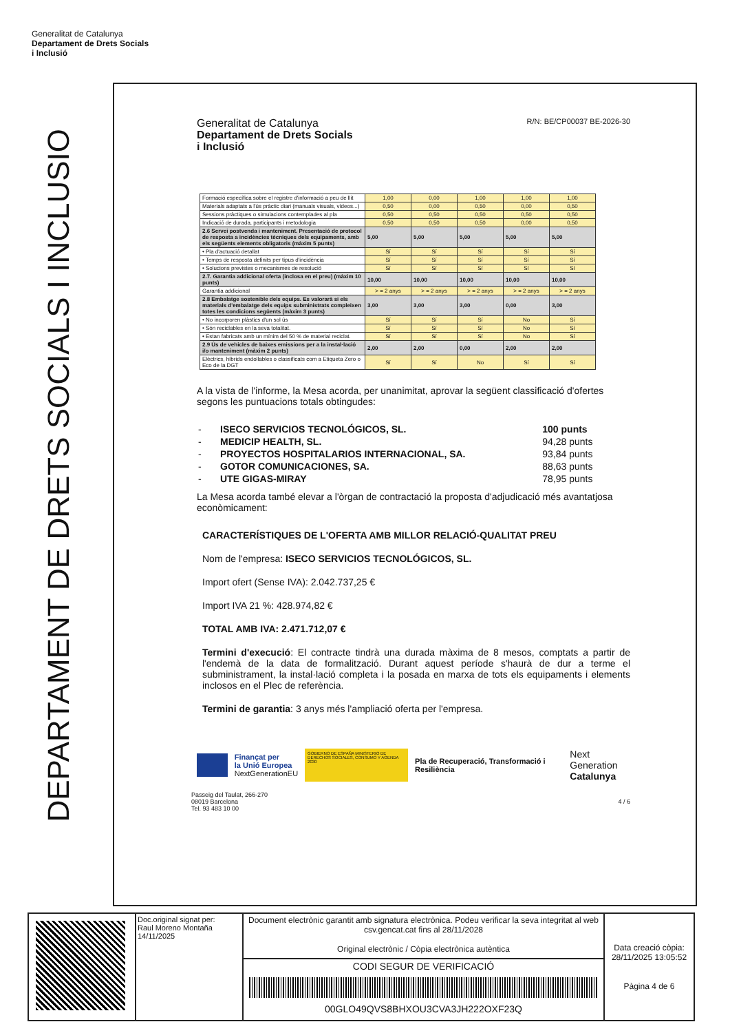Generalitat de Catalunya
Departament de Drets Socials
i Inclusió
DEPARTAMENT DE DRETS SOCIALS I INCLUSIO
Generalitat de Catalunya
Departament de Drets Socials
i Inclusió
R/N: BE/CP00037 BE-2026-30
| Formació específica sobre el registre d'informació a peu de llit | 1,00 | 0,00 | 1,00 | 1,00 | 1,00 |
| Materials adaptats a l'ús pràctic diari (manuals visuals, vídeos...) | 0,50 | 0,00 | 0,50 | 0,00 | 0,50 |
| Sessions pràctiques o simulacions contemplades al pla | 0,50 | 0,50 | 0,50 | 0,50 | 0,50 |
| Indicació de durada, participants i metodologia | 0,50 | 0,50 | 0,50 | 0,00 | 0,50 |
| 2.6 Servei postvenda i manteniment. Presentació de protocol de resposta a incidències tècniques dels equipaments, amb els següents elements obligatoris (màxim 5 punts) | 5,00 | 5,00 | 5,00 | 5,00 | 5,00 |
| • Pla d'actuació detallat | Sí | Sí | Sí | Sí | Sí |
| • Temps de resposta definits per tipus d'incidència | Sí | Sí | Sí | Sí | Sí |
| • Solucions previstes o mecanismes de resolució | Sí | Sí | Sí | Sí | Sí |
| 2.7. Garantia addicional oferta (inclosa en el preu) (màxim 10 punts) | 10,00 | 10,00 | 10,00 | 10,00 | 10,00 |
| Garantia addicional | > = 2 anys | > = 2 anys | > = 2 anys | > = 2 anys | > = 2 anys |
| 2.8 Embalatge sostenible dels equips. Es valorarà si els materials d'embalatge dels equips subministrats compleixen totes les condicions següents (màxim 3 punts) | 3,00 | 3,00 | 3,00 | 0,00 | 3,00 |
| • No incorporen plàstics d'un sol ús | Sí | Sí | Sí | No | Sí |
| • Són reciclables en la seva totalitat. | Sí | Sí | Sí | No | Sí |
| • Estan fabricats amb un mínim del 50 % de material reciclat. | Sí | Sí | Sí | No | Sí |
| 2.9 Ús de vehicles de baixes emissions per a la instal·lació i/o manteniment (màxim 2 punts) | 2,00 | 2,00 | 0,00 | 2,00 | 2,00 |
| Elèctrics, híbrids endollables o classificats com a Etiqueta Zero o Eco de la DGT | Sí | Sí | No | Sí | Sí |
A la vista de l'informe, la Mesa acorda, per unanimitat, aprovar la següent classificació d'ofertes segons les puntuacions totals obtingudes:
| - | ISECO SERVICIOS TECNOLÓGICOS, SL. | 100 punts |
| - | MEDICIP HEALTH, SL. | 94,28 punts |
| - | PROYECTOS HOSPITALARIOS INTERNACIONAL, SA. | 93,84 punts |
| - | GOTOR COMUNICACIONES, SA. | 88,63 punts |
| - | UTE GIGAS-MIRAY | 78,95 punts |
La Mesa acorda també elevar a l'òrgan de contractació la proposta d'adjudicació més avantatjosa econòmicament:
CARACTERÍSTIQUES DE L'OFERTA AMB MILLOR RELACIÓ-QUALITAT PREU
Nom de l'empresa: ISECO SERVICIOS TECNOLÓGICOS, SL.
Import ofert (Sense IVA): 2.042.737,25 €
Import IVA 21 %: 428.974,82 €
TOTAL AMB IVA: 2.471.712,07 €
Termini d'execució: El contracte tindrà una durada màxima de 8 mesos, comptats a partir de l'endemà de la data de formalització. Durant aquest període s'haurà de dur a terme el subministrament, la instal·lació completa i la posada en marxa de tots els equipaments i elements inclosos en el Plec de referència.
Termini de garantia: 3 anys més l'ampliació oferta per l'empresa.
Finançat per
la Unió Europea
NextGenerationEU
GOBIERNO DE ESPAÑA MINISTERIO DE DERECHOS SOCIALES, CONSUMO Y AGENDA 2030
Pla de Recuperació, Transformació i Resiliència
Next Generation
Catalunya
Passeig del Taulat, 266-270
08019 Barcelona
Tel. 93 483 10 00
4 / 6
| | Doc.original signat per: Raul Moreno Montaña 14/11/2025 | Document electrònic garantit amb signatura electrònica. Podeu verificar la seva integritat al web csv.gencat.cat fins al 28/11/2028 Original electrònic / Còpia electrònica autèntica | Data creació còpia: 28/11/2025 13:05:52 Pàgina 4 de 6 |
| | | CODI SEGUR DE VERIFICACIÓ 00GLO49QVS8BHXOU3CVA3JH222OXF23Q | |